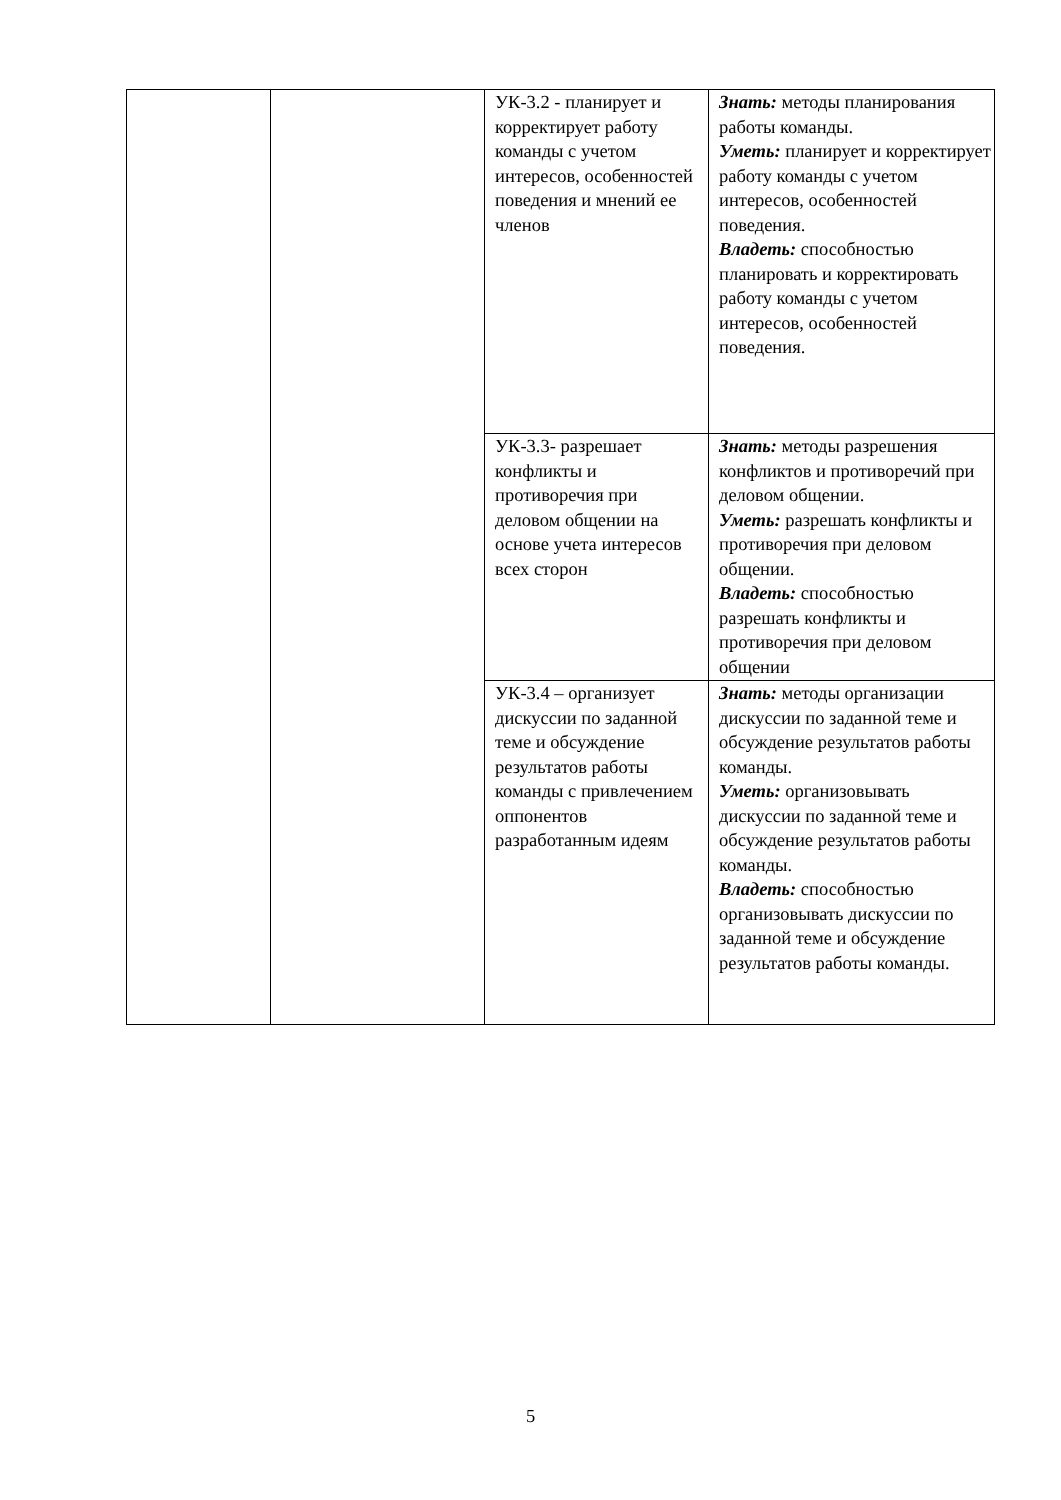| | | УК-3.2 - планирует и корректирует работу команды с учетом интересов, особенностей поведения и мнений ее членов | Знать: методы планирования работы команды. Уметь: планирует и корректирует работу команды с учетом интересов, особенностей поведения. Владеть: способностью планировать и корректировать работу команды с учетом интересов, особенностей поведения. |
| | | УК-3.3- разрешает конфликты и противоречия при деловом общении на основе учета интересов всех сторон | Знать: методы разрешения конфликтов и противоречий при деловом общении. Уметь: разрешать конфликты и противоречия при деловом общении. Владеть: способностью разрешать конфликты и противоречия при деловом общении |
| | | УК-3.4 – организует дискуссии по заданной теме и обсуждение результатов работы команды с привлечением оппонентов разработанным идеям | Знать: методы организации дискуссии по заданной теме и обсуждение результатов работы команды. Уметь: организовывать дискуссии по заданной теме и обсуждение результатов работы команды. Владеть: способностью организовывать дискуссии по заданной теме и обсуждение результатов работы команды. |
5